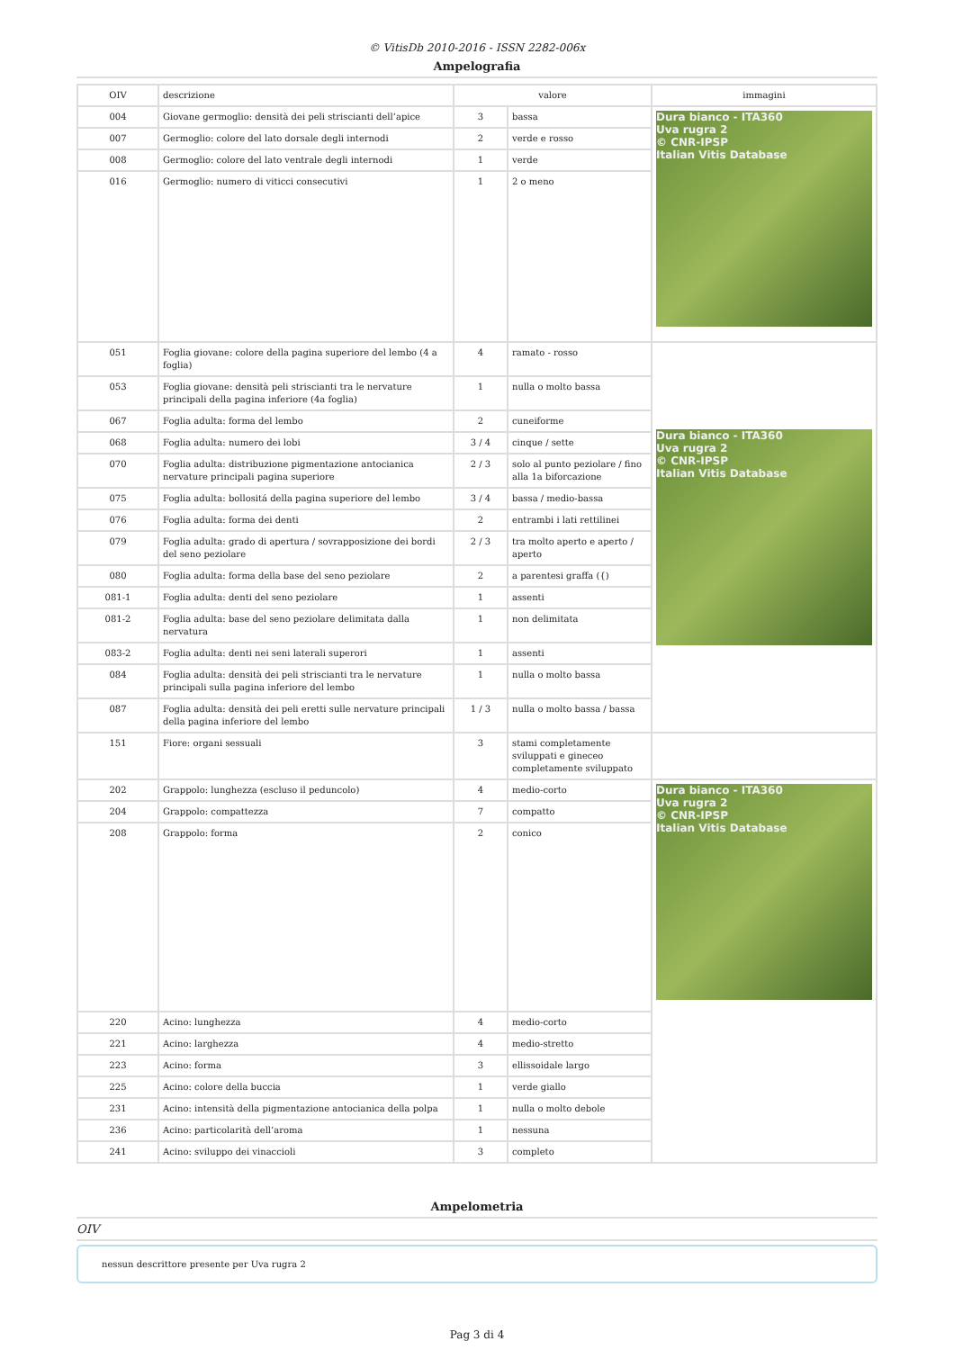© VitisDb 2010-2016 - ISSN 2282-006x
Ampelografia
| OIV | descrizione | valore | | immagini |
| --- | --- | --- | --- | --- |
| 004 | Giovane germoglio: densità dei peli striscianti dell’apice | 3 | bassa | Dura bianco - ITA360 Uva rugra 2 © CNR-IPSP Italian Vitis Database |
| 007 | Germoglio: colore del lato dorsale degli internodi | 2 | verde e rosso | |
| 008 | Germoglio: colore del lato ventrale degli internodi | 1 | verde | |
| 016 | Germoglio: numero di viticci consecutivi | 1 | 2 o meno | |
| 051 | Foglia giovane: colore della pagina superiore del lembo (4 a foglia) | 4 | ramato - rosso | Dura bianco - ITA360 Uva rugra 2 © CNR-IPSP Italian Vitis Database |
| 053 | Foglia giovane: densità peli striscianti tra le nervature principali della pagina inferiore (4a foglia) | 1 | nulla o molto bassa | |
| 067 | Foglia adulta: forma del lembo | 2 | cuneiforme | |
| 068 | Foglia adulta: numero dei lobi | 3 / 4 | cinque / sette | |
| 070 | Foglia adulta: distribuzione pigmentazione antocianica nervature principali pagina superiore | 2 / 3 | solo al punto peziolare / fino alla 1a biforcazione | |
| 075 | Foglia adulta: bollositá della pagina superiore del lembo | 3 / 4 | bassa / medio-bassa | |
| 076 | Foglia adulta: forma dei denti | 2 | entrambi i lati rettilinei | |
| 079 | Foglia adulta: grado di apertura / sovrapposizione dei bordi del seno peziolare | 2 / 3 | tra molto aperto e aperto / aperto | |
| 080 | Foglia adulta: forma della base del seno peziolare | 2 | a parentesi graffa ({) | |
| 081-1 | Foglia adulta: denti del seno peziolare | 1 | assenti | |
| 081-2 | Foglia adulta: base del seno peziolare delimitata dalla nervatura | 1 | non delimitata | |
| 083-2 | Foglia adulta: denti nei seni laterali superori | 1 | assenti | |
| 084 | Foglia adulta: densità dei peli striscianti tra le nervature principali sulla pagina inferiore del lembo | 1 | nulla o molto bassa | |
| 087 | Foglia adulta: densità dei peli eretti sulle nervature principali della pagina inferiore del lembo | 1 / 3 | nulla o molto bassa / bassa | |
| 151 | Fiore: organi sessuali | 3 | stami completamente sviluppati e gineceo completamente sviluppato | |
| 202 | Grappolo: lunghezza (escluso il peduncolo) | 4 | medio-corto | Dura bianco - ITA360 Uva rugra 2 © CNR-IPSP Italian Vitis Database |
| 204 | Grappolo: compattezza | 7 | compatto | |
| 208 | Grappolo: forma | 2 | conico | |
| 220 | Acino: lunghezza | 4 | medio-corto | |
| 221 | Acino: larghezza | 4 | medio-stretto | |
| 223 | Acino: forma | 3 | ellissoidale largo | |
| 225 | Acino: colore della buccia | 1 | verde giallo | |
| 231 | Acino: intensità della pigmentazione antocianica della polpa | 1 | nulla o molto debole | |
| 236 | Acino: particolarità dell’aroma | 1 | nessuna | |
| 241 | Acino: sviluppo dei vinaccioli | 3 | completo | |
Ampelometria
OIV
nessun descrittore presente per Uva rugra 2
Pag 3 di 4